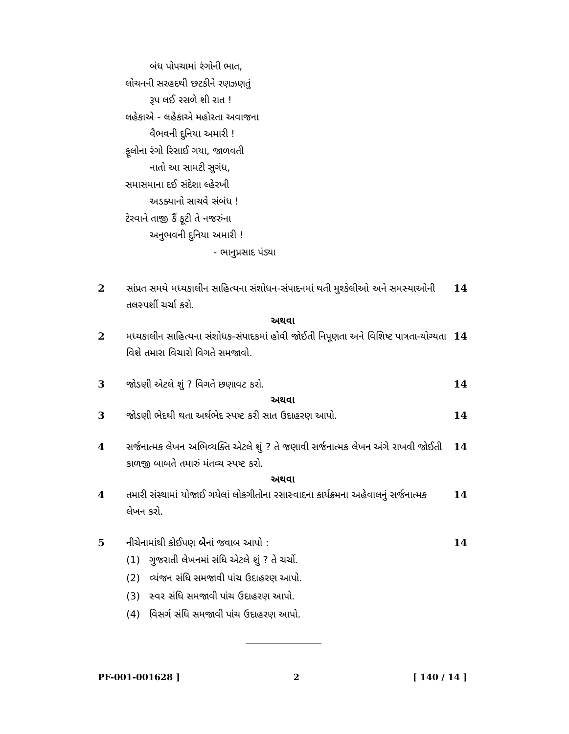બંધ પોપચામાં રંગોની ભાત,
લોચનની સરહદથી છટકીને રણઝણતું
રૂપ લઈ રસળે શી રાત !
લહેકાએ - લહેકાએ મહોરતા અવાજના
વૈભવની દુનિયા અમારી !
ફૂલોના રંગો રિસાઈ ગયા, જાળવતી
નાતો આ સામટી સુગંધ,
સમાસમાના દઈ સંદેશા લ્હેરખી
અડક્યાનો સાચવે સંબંધ !
ટેરવાને તાજી કૈં ફૂટી તે નજરુંના
અનુભવની દુનિયા અમારી !
- ભાનુપ્રસાદ પંડ્યા
2 સાંપ્રત સમયે મધ્યકાલીન સાહિત્યના સંશોધન-સંપાદનમાં થતી મુશ્કેલીઓ અને સમસ્યાઓની તલસ્પર્શી ચર્ચા કરો.
14
અથવા
2 મધ્યકાલીન સાહિત્યના સંશોધક-સંપાદકમાં હોવી જોઈતી નિપૂણતા અને વિશિષ્ટ પાત્રતા-યોગ્યતા વિશે તમારા વિચારો વિગતે સમજાવો.
14
3 જોડણી એટલે શું ? વિગતે છણાવટ કરો.
14
અથવા
3 જોડણી ભેદથી થતા અર્થભેદ સ્પષ્ટ કરી સાત ઉદાહરણ આપો.
14
4 સર્જનાત્મક લેખન અભિવ્યક્તિ એટલે શું ? તે જણાવી સર્જનાત્મક લેખન અંગે રાખવી જોઈતી કાળજી બાબતે તમારું મંતવ્ય સ્પષ્ટ કરો.
14
અથવા
4 તમારી સંસ્થામાં યોજાઈ ગયેલાં લોકગીતોના રસાસ્વાદના કાર્યક્રમના અહેવાલનું સર્જનાત્મક લેખન કરો.
14
5 નીચેનામાંથી કોઈપણ બેનાં જવાબ આપો :
14
(1) ગુજરાતી લેખનમાં સંધિ એટલે શું ? તે ચર્ચો.
(2) વ્યંજન સંધિ સમજાવી પાંચ ઉદાહરણ આપો.
(3) સ્વર સંધિ સમજાવી પાંચ ઉદાહરણ આપો.
(4) વિસર્ગ સંધિ સમજાવી પાંચ ઉદાહરણ આપો.
PF-001-001628 ] 2 [ 140 / 14 ]